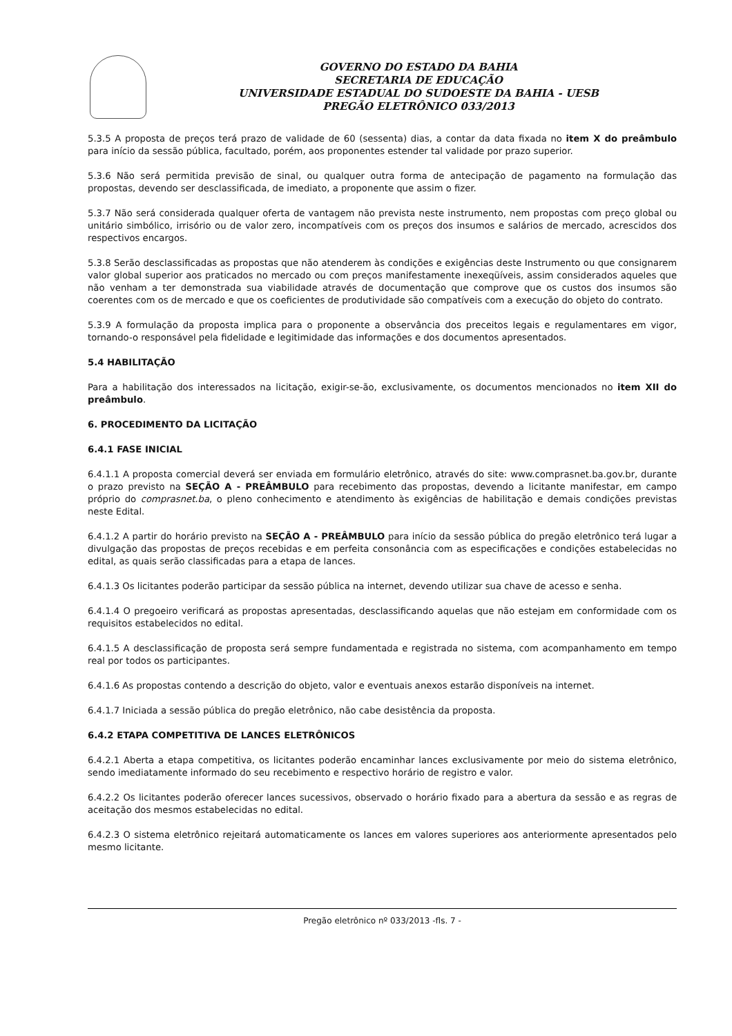GOVERNO DO ESTADO DA BAHIA
SECRETARIA DE EDUCAÇÃO
UNIVERSIDADE ESTADUAL DO SUDOESTE DA BAHIA - UESB
PREGÃO ELETRÔNICO 033/2013
5.3.5 A proposta de preços terá prazo de validade de 60 (sessenta) dias, a contar da data fixada no item X do preâmbulo para início da sessão pública, facultado, porém, aos proponentes estender tal validade por prazo superior.
5.3.6 Não será permitida previsão de sinal, ou qualquer outra forma de antecipação de pagamento na formulação das propostas, devendo ser desclassificada, de imediato, a proponente que assim o fizer.
5.3.7 Não será considerada qualquer oferta de vantagem não prevista neste instrumento, nem propostas com preço global ou unitário simbólico, irrisório ou de valor zero, incompatíveis com os preços dos insumos e salários de mercado, acrescidos dos respectivos encargos.
5.3.8 Serão desclassificadas as propostas que não atenderem às condições e exigências deste Instrumento ou que consignarem valor global superior aos praticados no mercado ou com preços manifestamente inexeqüíveis, assim considerados aqueles que não venham a ter demonstrada sua viabilidade através de documentação que comprove que os custos dos insumos são coerentes com os de mercado e que os coeficientes de produtividade são compatíveis com a execução do objeto do contrato.
5.3.9 A formulação da proposta implica para o proponente a observância dos preceitos legais e regulamentares em vigor, tornando-o responsável pela fidelidade e legitimidade das informações e dos documentos apresentados.
5.4 HABILITAÇÃO
Para a habilitação dos interessados na licitação, exigir-se-ão, exclusivamente, os documentos mencionados no item XII do preâmbulo.
6. PROCEDIMENTO DA LICITAÇÃO
6.4.1 FASE INICIAL
6.4.1.1 A proposta comercial deverá ser enviada em formulário eletrônico, através do site: www.comprasnet.ba.gov.br, durante o prazo previsto na SEÇÃO A - PREÂMBULO para recebimento das propostas, devendo a licitante manifestar, em campo próprio do comprasnet.ba, o pleno conhecimento e atendimento às exigências de habilitação e demais condições previstas neste Edital.
6.4.1.2 A partir do horário previsto na SEÇÃO A - PREÂMBULO para início da sessão pública do pregão eletrônico terá lugar a divulgação das propostas de preços recebidas e em perfeita consonância com as especificações e condições estabelecidas no edital, as quais serão classificadas para a etapa de lances.
6.4.1.3 Os licitantes poderão participar da sessão pública na internet, devendo utilizar sua chave de acesso e senha.
6.4.1.4 O pregoeiro verificará as propostas apresentadas, desclassificando aquelas que não estejam em conformidade com os requisitos estabelecidos no edital.
6.4.1.5 A desclassificação de proposta será sempre fundamentada e registrada no sistema, com acompanhamento em tempo real por todos os participantes.
6.4.1.6 As propostas contendo a descrição do objeto, valor e eventuais anexos estarão disponíveis na internet.
6.4.1.7 Iniciada a sessão pública do pregão eletrônico, não cabe desistência da proposta.
6.4.2 ETAPA COMPETITIVA DE LANCES ELETRÔNICOS
6.4.2.1 Aberta a etapa competitiva, os licitantes poderão encaminhar lances exclusivamente por meio do sistema eletrônico, sendo imediatamente informado do seu recebimento e respectivo horário de registro e valor.
6.4.2.2 Os licitantes poderão oferecer lances sucessivos, observado o horário fixado para a abertura da sessão e as regras de aceitação dos mesmos estabelecidas no edital.
6.4.2.3 O sistema eletrônico rejeitará automaticamente os lances em valores superiores aos anteriormente apresentados pelo mesmo licitante.
Pregão eletrônico nº 033/2013 -fls. 7 -